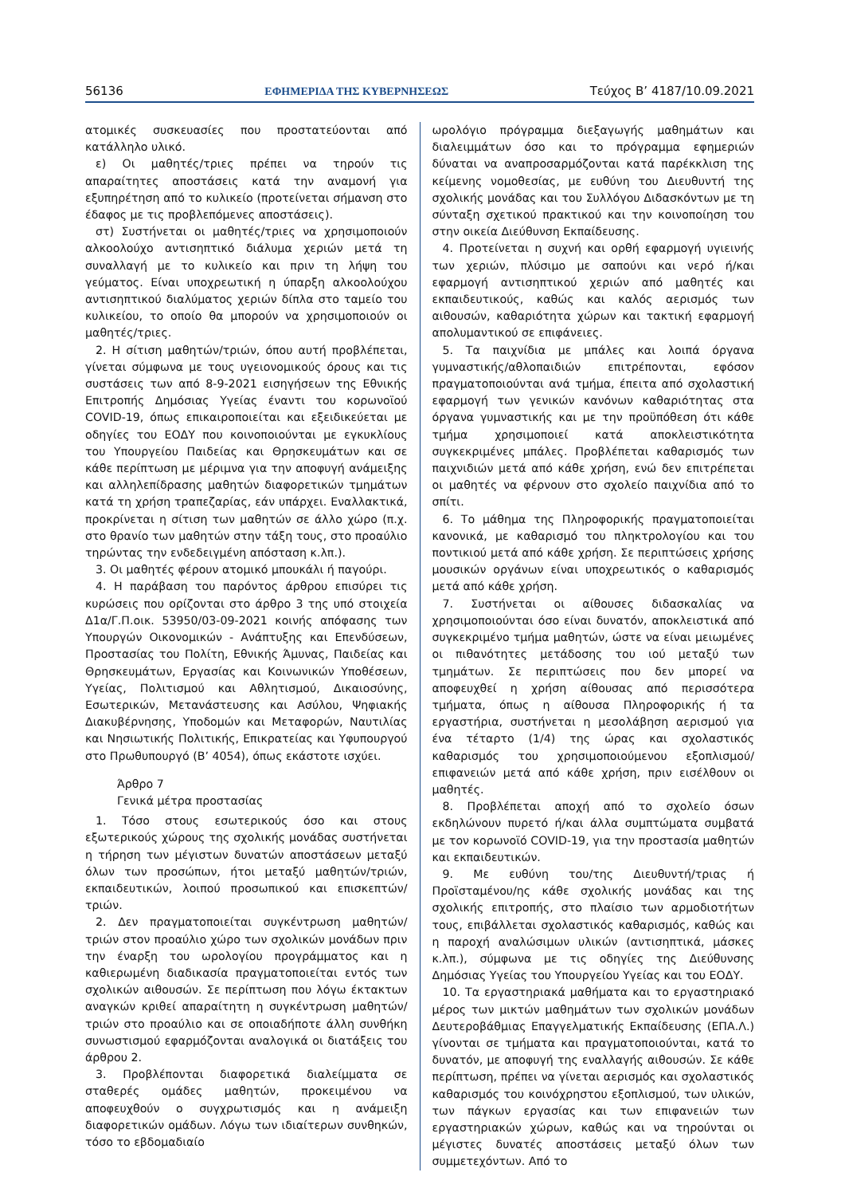56136 ΕΦΗΜΕΡΙΔΑ ΤΗΣ ΚΥΒΕΡΝΗΣΕΩΣ Τεύχος B’ 4187/10.09.2021
ατομικές συσκευασίες που προστατεύονται από κατάλληλο υλικό.
ε) Οι μαθητές/τριες πρέπει να τηρούν τις απαραίτητες αποστάσεις κατά την αναμονή για εξυπηρέτηση από το κυλικείο (προτείνεται σήμανση στο έδαφος με τις προβλεπόμενες αποστάσεις).
στ) Συστήνεται οι μαθητές/τριες να χρησιμοποιούν αλκοολούχο αντισηπτικό διάλυμα χεριών μετά τη συναλλαγή με το κυλικείο και πριν τη λήψη του γεύματος. Είναι υποχρεωτική η ύπαρξη αλκοολούχου αντισηπτικού διαλύματος χεριών δίπλα στο ταμείο του κυλικείου, το οποίο θα μπορούν να χρησιμοποιούν οι μαθητές/τριες.
2. Η σίτιση μαθητών/τριών, όπου αυτή προβλέπεται, γίνεται σύμφωνα με τους υγειονομικούς όρους και τις συστάσεις των από 8-9-2021 εισηγήσεων της Εθνικής Επιτροπής Δημόσιας Υγείας έναντι του κορωνοϊού COVID-19, όπως επικαιροποιείται και εξειδικεύεται με οδηγίες του ΕΟΔΥ που κοινοποιούνται με εγκυκλίους του Υπουργείου Παιδείας και Θρησκευμάτων και σε κάθε περίπτωση με μέριμνα για την αποφυγή ανάμειξης και αλληλεπίδρασης μαθητών διαφορετικών τμημάτων κατά τη χρήση τραπεζαρίας, εάν υπάρχει. Εναλλακτικά, προκρίνεται η σίτιση των μαθητών σε άλλο χώρο (π.χ. στο θρανίο των μαθητών στην τάξη τους, στο προαύλιο τηρώντας την ενδεδειγμένη απόσταση κ.λπ.).
3. Οι μαθητές φέρουν ατομικό μπουκάλι ή παγούρι.
4. Η παράβαση του παρόντος άρθρου επισύρει τις κυρώσεις που ορίζονται στο άρθρο 3 της υπό στοιχεία Δ1α/Γ.Π.οικ. 53950/03-09-2021 κοινής απόφασης των Υπουργών Οικονομικών - Ανάπτυξης και Επενδύσεων, Προστασίας του Πολίτη, Εθνικής Άμυνας, Παιδείας και Θρησκευμάτων, Εργασίας και Κοινωνικών Υποθέσεων, Υγείας, Πολιτισμού και Αθλητισμού, Δικαιοσύνης, Εσωτερικών, Μετανάστευσης και Ασύλου, Ψηφιακής Διακυβέρνησης, Υποδομών και Μεταφορών, Ναυτιλίας και Νησιωτικής Πολιτικής, Επικρατείας και Υφυπουργού στο Πρωθυπουργό (Β’ 4054), όπως εκάστοτε ισχύει.
Άρθρο 7
Γενικά μέτρα προστασίας
1. Τόσο στους εσωτερικούς όσο και στους εξωτερικούς χώρους της σχολικής μονάδας συστήνεται η τήρηση των μέγιστων δυνατών αποστάσεων μεταξύ όλων των προσώπων, ήτοι μεταξύ μαθητών/τριών, εκπαιδευτικών, λοιπού προσωπικού και επισκεπτών/τριών.
2. Δεν πραγματοποιείται συγκέντρωση μαθητών/τριών στον προαύλιο χώρο των σχολικών μονάδων πριν την έναρξη του ωρολογίου προγράμματος και η καθιερωμένη διαδικασία πραγματοποιείται εντός των σχολικών αιθουσών. Σε περίπτωση που λόγω έκτακτων αναγκών κριθεί απαραίτητη η συγκέντρωση μαθητών/τριών στο προαύλιο και σε οποιαδήποτε άλλη συνθήκη συνωστισμού εφαρμόζονται αναλογικά οι διατάξεις του άρθρου 2.
3. Προβλέπονται διαφορετικά διαλείμματα σε σταθερές ομάδες μαθητών, προκειμένου να αποφευχθούν ο συγχρωτισμός και η ανάμειξη διαφορετικών ομάδων. Λόγω των ιδιαίτερων συνθηκών, τόσο το εβδομαδιαίο
ωρολόγιο πρόγραμμα διεξαγωγής μαθημάτων και διαλειμμάτων όσο και το πρόγραμμα εφημεριών δύναται να αναπροσαρμόζονται κατά παρέκκλιση της κείμενης νομοθεσίας, με ευθύνη του Διευθυντή της σχολικής μονάδας και του Συλλόγου Διδασκόντων με τη σύνταξη σχετικού πρακτικού και την κοινοποίηση του στην οικεία Διεύθυνση Εκπαίδευσης.
4. Προτείνεται η συχνή και ορθή εφαρμογή υγιεινής των χεριών, πλύσιμο με σαπούνι και νερό ή/και εφαρμογή αντισηπτικού χεριών από μαθητές και εκπαιδευτικούς, καθώς και καλός αερισμός των αιθουσών, καθαριότητα χώρων και τακτική εφαρμογή απολυμαντικού σε επιφάνειες.
5. Τα παιχνίδια με μπάλες και λοιπά όργανα γυμναστικής/αθλοπαιδιών επιτρέπονται, εφόσον πραγματοποιούνται ανά τμήμα, έπειτα από σχολαστική εφαρμογή των γενικών κανόνων καθαριότητας στα όργανα γυμναστικής και με την προϋπόθεση ότι κάθε τμήμα χρησιμοποιεί κατά αποκλειστικότητα συγκεκριμένες μπάλες. Προβλέπεται καθαρισμός των παιχνιδιών μετά από κάθε χρήση, ενώ δεν επιτρέπεται οι μαθητές να φέρνουν στο σχολείο παιχνίδια από το σπίτι.
6. Το μάθημα της Πληροφορικής πραγματοποιείται κανονικά, με καθαρισμό του πληκτρολογίου και του ποντικιού μετά από κάθε χρήση. Σε περιπτώσεις χρήσης μουσικών οργάνων είναι υποχρεωτικός ο καθαρισμός μετά από κάθε χρήση.
7. Συστήνεται οι αίθουσες διδασκαλίας να χρησιμοποιούνται όσο είναι δυνατόν, αποκλειστικά από συγκεκριμένο τμήμα μαθητών, ώστε να είναι μειωμένες οι πιθανότητες μετάδοσης του ιού μεταξύ των τμημάτων. Σε περιπτώσεις που δεν μπορεί να αποφευχθεί η χρήση αίθουσας από περισσότερα τμήματα, όπως η αίθουσα Πληροφορικής ή τα εργαστήρια, συστήνεται η μεσολάβηση αερισμού για ένα τέταρτο (1/4) της ώρας και σχολαστικός καθαρισμός του χρησιμοποιούμενου εξοπλισμού/επιφανειών μετά από κάθε χρήση, πριν εισέλθουν οι μαθητές.
8. Προβλέπεται αποχή από το σχολείο όσων εκδηλώνουν πυρετό ή/και άλλα συμπτώματα συμβατά με τον κορωνοϊό COVID-19, για την προστασία μαθητών και εκπαιδευτικών.
9. Με ευθύνη του/της Διευθυντή/τριας ή Προϊσταμένου/ης κάθε σχολικής μονάδας και της σχολικής επιτροπής, στο πλαίσιο των αρμοδιοτήτων τους, επιβάλλεται σχολαστικός καθαρισμός, καθώς και η παροχή αναλώσιμων υλικών (αντισηπτικά, μάσκες κ.λπ.), σύμφωνα με τις οδηγίες της Διεύθυνσης Δημόσιας Υγείας του Υπουργείου Υγείας και του ΕΟΔΥ.
10. Τα εργαστηριακά μαθήματα και το εργαστηριακό μέρος των μικτών μαθημάτων των σχολικών μονάδων Δευτεροβάθμιας Επαγγελματικής Εκπαίδευσης (ΕΠΑ.Λ.) γίνονται σε τμήματα και πραγματοποιούνται, κατά το δυνατόν, με αποφυγή της εναλλαγής αιθουσών. Σε κάθε περίπτωση, πρέπει να γίνεται αερισμός και σχολαστικός καθαρισμός του κοινόχρηστου εξοπλισμού, των υλικών, των πάγκων εργασίας και των επιφανειών των εργαστηριακών χώρων, καθώς και να τηρούνται οι μέγιστες δυνατές αποστάσεις μεταξύ όλων των συμμετεχόντων. Από το